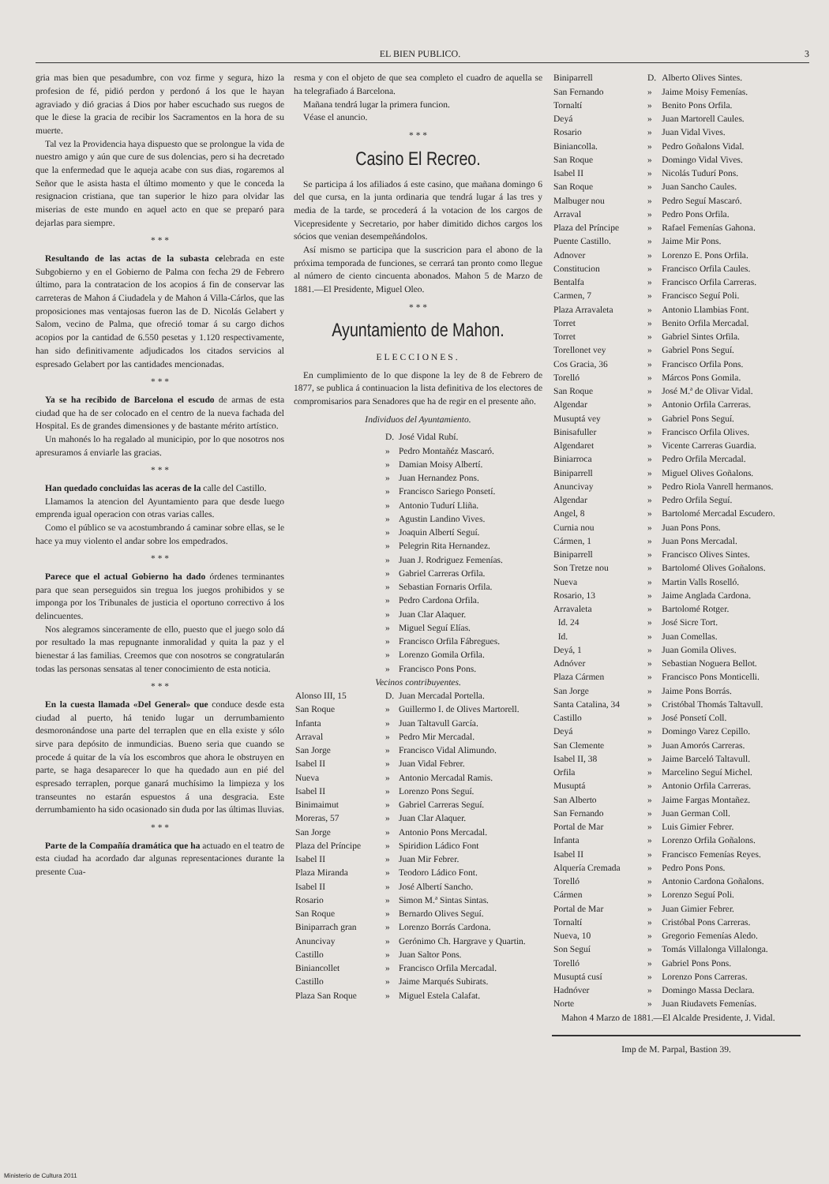EL BIEN PUBLICO. 3
gria mas bien que pesadumbre, con voz firme y segura, hizo la profesion de fé, pidió perdon y perdonó á los que le hayan agraviado y dió gracias á Dios por haber escuchado sus ruegos de que le diese la gracia de recibir los Sacramentos en la hora de su muerte.
Tal vez la Providencia haya dispuesto que se prolongue la vida de nuestro amigo y aún que cure de sus dolencias, pero si ha decretado que la enfermedad que le aqueja acabe con sus dias, rogaremos al Señor que le asista hasta el último momento y que le conceda la resignacion cristiana, que tan superior le hizo para olvidar las miserias de este mundo en aquel acto en que se preparó para dejarlas para siempre.
* * *
Resultando de las actas de la subasta celebrada en este Subgobierno y en el Gobierno de Palma con fecha 29 de Febrero último, para la contratacion de los acopios á fin de conservar las carreteras de Mahon á Ciudadela y de Mahon á Villa-Cárlos, que las proposiciones mas ventajosas fueron las de D. Nicolás Gelabert y Salom, vecino de Palma, que ofreció tomar á su cargo dichos acopios por la cantidad de 6.550 pesetas y 1.120 respectivamente, han sido definitivamente adjudicados los citados servicios al espresado Gelabert por las cantidades mencionadas.
* * *
Ya se ha recibido de Barcelona el escudo de armas de esta ciudad que ha de ser colocado en el centro de la nueva fachada del Hospital. Es de grandes dimensiones y de bastante mérito artístico.
Un mahonés lo ha regalado al municipio, por lo que nosotros nos apresuramos á enviarle las gracias.
* * *
Han quedado concluidas las aceras de la calle del Castillo.
Llamamos la atencion del Ayuntamiento para que desde luego emprenda igual operacion con otras varias calles.
Como el público se va acostumbrando á caminar sobre ellas, se le hace ya muy violento el andar sobre los empedrados.
* * *
Parece que el actual Gobierno ha dado órdenes terminantes para que sean perseguidos sin tregua los juegos prohibidos y se imponga por los Tribunales de justicia el oportuno correctivo á los delincuentes.
Nos alegramos sinceramente de ello, puesto que el juego solo dá por resultado la mas repugnante inmoralidad y quita la paz y el bienestar á las familias. Creemos que con nosotros se congratularán todas las personas sensatas al tener conocimiento de esta noticia.
* * *
En la cuesta llamada «Del General» que conduce desde esta ciudad al puerto, há tenido lugar un derrumbamiento desmoronándose una parte del terraplen que en ella existe y sólo sirve para depósito de inmundicias. Bueno seria que cuando se procede á quitar de la vía los escombros que ahora le obstruyen en parte, se haga desaparecer lo que ha quedado aun en pié del espresado terraplen, porque ganará muchísimo la limpieza y los transeuntes no estarán espuestos á una desgracia. Este derrumbamiento ha sido ocasionado sin duda por las últimas lluvias.
* * *
Parte de la Compañía dramática que ha actuado en el teatro de esta ciudad ha acordado dar algunas representaciones durante la presente Cua-
resma y con el objeto de que sea completo el cuadro de aquella se ha telegrafiado á Barcelona.
Mañana tendrá lugar la primera funcion.
Véase el anuncio.
* * *
Casino El Recreo.
Se participa á los afiliados á este casino, que mañana domingo 6 del que cursa, en la junta ordinaria que tendrá lugar á las tres y media de la tarde, se procederá á la votacion de los cargos de Vicepresidente y Secretario, por haber dimitido dichos cargos los sócios que venian desempeñándolos.
Así mismo se participa que la suscricion para el abono de la próxima temporada de funciones, se cerrará tan pronto como llegue al número de ciento cincuenta abonados. Mahon 5 de Marzo de 1881.—El Presidente, Miguel Oleo.
* * *
Ayuntamiento de Mahon.
ELECCIONES.
En cumplimiento de lo que dispone la ley de 8 de Febrero de 1877, se publica á continuacion la lista definitiva de los electores de compromisarios para Senadores que ha de regir en el presente año.
Individuos del Ayuntamiento.
| | D. | José Vidal Rubí. |
| | » | Pedro Montañéz Mascaró. |
| | » | Damian Moisy Albertí. |
| | » | Juan Hernandez Pons. |
| | » | Francisco Sariego Ponsetí. |
| | » | Antonio Tudurí Lliña. |
| | » | Agustin Landino Vives. |
| | » | Joaquin Albertí Seguí. |
| | » | Pelegrin Rita Hernandez. |
| | » | Juan J. Rodriguez Femenías. |
| | » | Gabriel Carreras Orfila. |
| | » | Sebastian Fornaris Orfila. |
| | » | Pedro Cardona Orfila. |
| | » | Juan Clar Alaquer. |
| | » | Miguel Seguí Elías. |
| | » | Francisco Orfila Fábregues. |
| | » | Lorenzo Gomila Orfila. |
| | » | Francisco Pons Pons. |
| Vecinos contribuyentes. | | |
| Alonso III, 15 | D. | Juan Mercadal Portella. |
| San Roque | » | Guillermo I. de Olives Martorell. |
| Infanta | » | Juan Taltavull García. |
| Arraval | » | Pedro Mir Mercadal. |
| San Jorge | » | Francisco Vidal Alimundo. |
| Isabel II | » | Juan Vidal Febrer. |
| Nueva | » | Antonio Mercadal Ramis. |
| Isabel II | » | Lorenzo Pons Seguí. |
| Binimaimut | » | Gabriel Carreras Seguí. |
| Moreras, 57 | » | Juan Clar Alaquer. |
| San Jorge | » | Antonio Pons Mercadal. |
| Plaza del Príncipe | » | Spiridion Ládico Font |
| Isabel II | » | Juan Mir Febrer. |
| Plaza Miranda | » | Teodoro Ládico Font. |
| Isabel II | » | José Albertí Sancho. |
| Rosario | » | Simon M.ª Sintas Sintas. |
| San Roque | » | Bernardo Olives Seguí. |
| Biniparrach gran | » | Lorenzo Borrás Cardona. |
| Anuncivay | » | Gerónimo Ch. Hargrave y Quartin. |
| Castillo | » | Juan Saltor Pons. |
| Biniancollet | » | Francisco Orfila Mercadal. |
| Castillo | » | Jaime Marqués Subirats. |
| Plaza San Roque | » | Miguel Estela Calafat. |
| Biniparrell | D. | Alberto Olives Sintes. |
| San Fernando | » | Jaime Moisy Femenías. |
| Tornaltí | » | Benito Pons Orfila. |
| Deyá | » | Juan Martorell Caules. |
| Rosario | » | Juan Vidal Vives. |
| Biniancolla. | » | Pedro Goñalons Vidal. |
| San Roque | » | Domingo Vidal Vives. |
| Isabel II | » | Nicolás Tudurí Pons. |
| San Roque | » | Juan Sancho Caules. |
| Malbuger nou | » | Pedro Seguí Mascaró. |
| Arraval | » | Pedro Pons Orfila. |
| Plaza del Príncipe | » | Rafael Femenías Gahona. |
| Puente Castillo. | » | Jaime Mir Pons. |
| Adnover | » | Lorenzo E. Pons Orfila. |
| Constitucion | » | Francisco Orfila Caules. |
| Bentalfa | » | Francisco Orfila Carreras. |
| Carmen, 7 | » | Francisco Seguí Poli. |
| Plaza Arravaleta | » | Antonio Llambias Font. |
| Torret | » | Benito Orfila Mercadal. |
| Torret | » | Gabriel Sintes Orfila. |
| Torellonet vey | » | Gabriel Pons Seguí. |
| Cos Gracia, 36 | » | Francisco Orfila Pons. |
| Torelló | » | Márcos Pons Gomila. |
| San Roque | » | José M.ª de Olivar Vidal. |
| Algendar | » | Antonio Orfila Carreras. |
| Musuptá vey | » | Gabriel Pons Seguí. |
| Binisafuller | » | Francisco Orfila Olives. |
| Algendaret | » | Vicente Carreras Guardia. |
| Biniarroca | » | Pedro Orfila Mercadal. |
| Biniparrell | » | Miguel Olives Goñalons. |
| Anuncivay | » | Pedro Riola Vanrell hermanos. |
| Algendar | » | Pedro Orfila Seguí. |
| Angel, 8 | » | Bartolomé Mercadal Escudero. |
| Curnia nou | » | Juan Pons Pons. |
| Cármen, 1 | » | Juan Pons Mercadal. |
| Biniparrell | » | Francisco Olives Sintes. |
| Son Tretze nou | » | Bartolomé Olives Goñalons. |
| Nueva | » | Martin Valls Roselló. |
| Rosario, 13 | » | Jaime Anglada Cardona. |
| Arravaleta | » | Bartolomé Rotger. |
| Id. 24 | » | José Sicre Tort. |
| Id. | » | Juan Comellas. |
| Deyá, 1 | » | Juan Gomila Olives. |
| Adnóver | » | Sebastian Noguera Bellot. |
| Plaza Cármen | » | Francisco Pons Monticelli. |
| San Jorge | » | Jaime Pons Borrás. |
| Santa Catalina, 34 | » | Cristóbal Thomás Taltavull. |
| Castillo | » | José Ponsetí Coll. |
| Deyá | » | Domingo Varez Cepillo. |
| San Clemente | » | Juan Amorós Carreras. |
| Isabel II, 38 | » | Jaime Barceló Taltavull. |
| Orfila | » | Marcelino Seguí Michel. |
| Musuptá | » | Antonio Orfila Carreras. |
| San Alberto | » | Jaime Fargas Montañez. |
| San Fernando | » | Juan German Coll. |
| Portal de Mar | » | Luis Gimier Febrer. |
| Infanta | » | Lorenzo Orfila Goñalons. |
| Isabel II | » | Francisco Femenías Reyes. |
| Alquería Cremada | » | Pedro Pons Pons. |
| Torelló | » | Antonio Cardona Goñalons. |
| Cármen | » | Lorenzo Seguí Poli. |
| Portal de Mar | » | Juan Gimier Febrer. |
| Tornaltí | » | Cristóbal Pons Carreras. |
| Nueva, 10 | » | Gregorio Femenías Aledo. |
| Son Seguí | » | Tomás Villalonga Villalonga. |
| Torelló | » | Gabriel Pons Pons. |
| Musuptá cusí | » | Lorenzo Pons Carreras. |
| Hadnóver | » | Domingo Massa Declara. |
| Norte | » | Juan Riudavets Femenías. |
Mahon 4 Marzo de 1881.—El Alcalde Presidente, J. Vidal.
Imp de M. Parpal, Bastion 39.
Ministerio de Cultura 2011